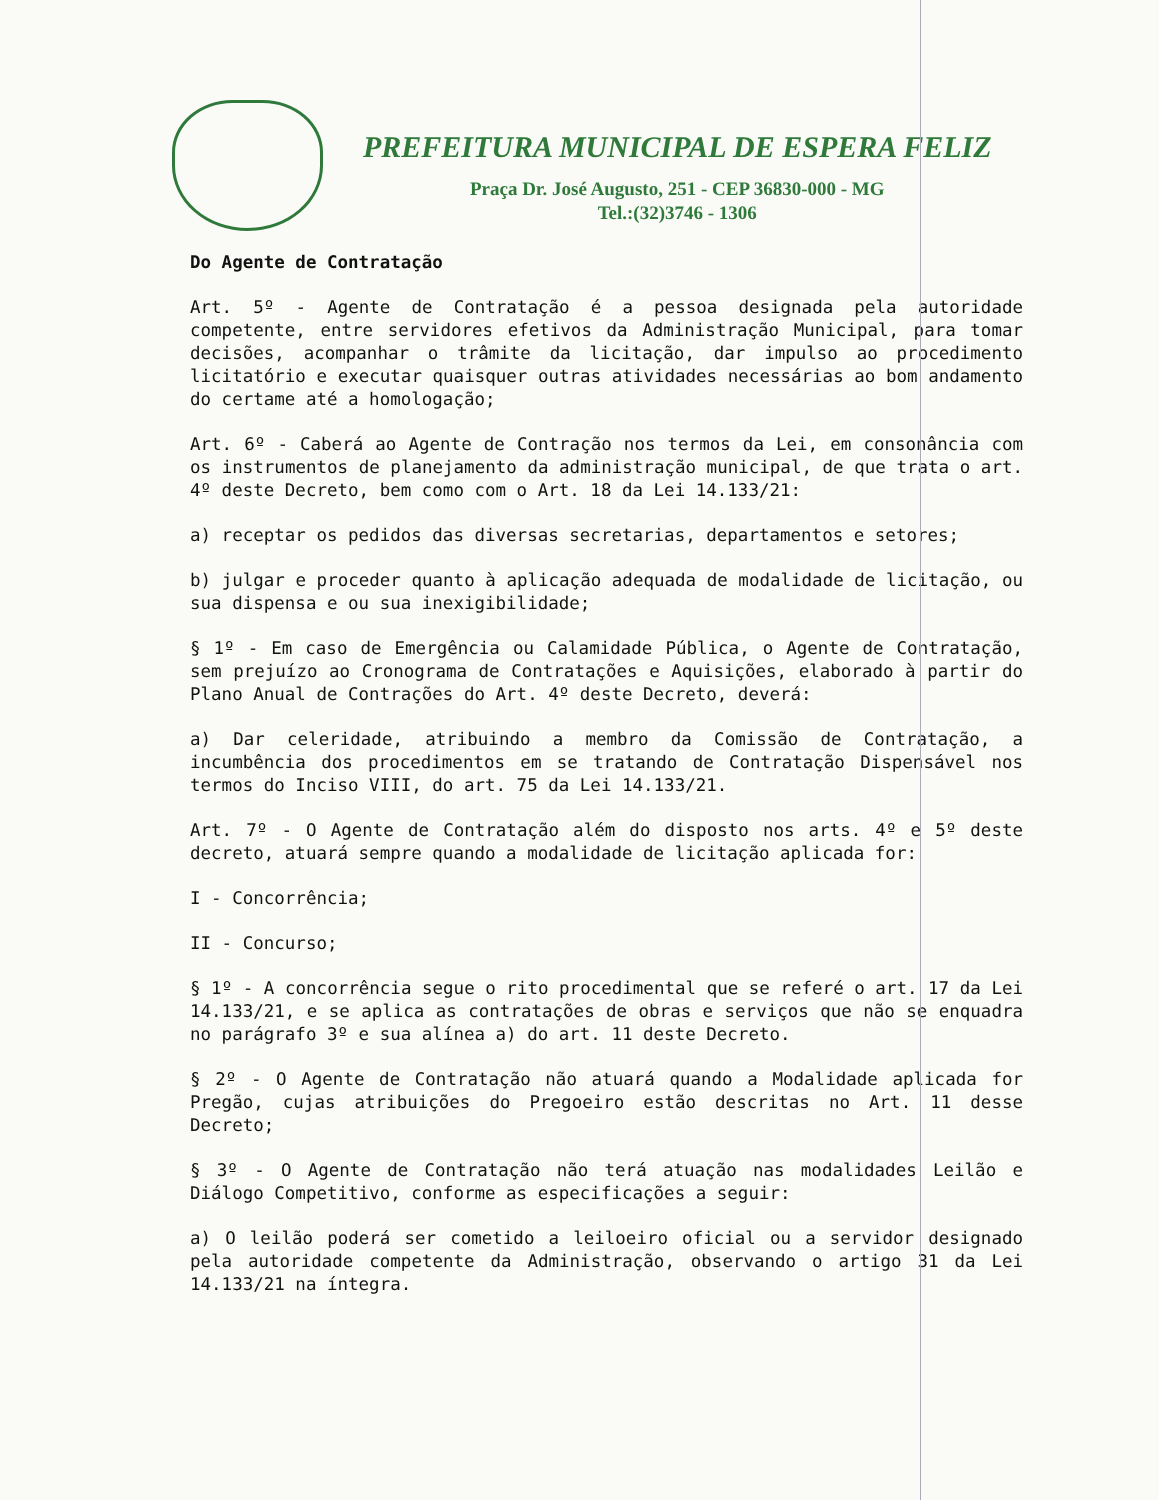PREFEITURA MUNICIPAL DE ESPERA FELIZ
Praça Dr. José Augusto, 251 - CEP 36830-000 - MG
Tel.:(32)3746 - 1306
Do Agente de Contratação
Art. 5º - Agente de Contratação é a pessoa designada pela autoridade competente, entre servidores efetivos da Administração Municipal, para tomar decisões, acompanhar o trâmite da licitação, dar impulso ao procedimento licitatório e executar quaisquer outras atividades necessárias ao bom andamento do certame até a homologação;
Art. 6º - Caberá ao Agente de Contração nos termos da Lei, em consonância com os instrumentos de planejamento da administração municipal, de que trata o art. 4º deste Decreto, bem como com o Art. 18 da Lei 14.133/21:
a) receptar os pedidos das diversas secretarias, departamentos e setores;
b) julgar e proceder quanto à aplicação adequada de modalidade de licitação, ou sua dispensa e ou sua inexigibilidade;
§ 1º - Em caso de Emergência ou Calamidade Pública, o Agente de Contratação, sem prejuízo ao Cronograma de Contratações e Aquisições, elaborado à partir do Plano Anual de Contrações do Art. 4º deste Decreto, deverá:
a) Dar celeridade, atribuindo a membro da Comissão de Contratação, a incumbência dos procedimentos em se tratando de Contratação Dispensável nos termos do Inciso VIII, do art. 75 da Lei 14.133/21.
Art. 7º - O Agente de Contratação além do disposto nos arts. 4º e 5º deste decreto, atuará sempre quando a modalidade de licitação aplicada for:
I - Concorrência;
II - Concurso;
§ 1º - A concorrência segue o rito procedimental que se referé o art. 17 da Lei 14.133/21, e se aplica as contratações de obras e serviços que não se enquadra no parágrafo 3º e sua alínea a) do art. 11 deste Decreto.
§ 2º - O Agente de Contratação não atuará quando a Modalidade aplicada for Pregão, cujas atribuições do Pregoeiro estão descritas no Art. 11 desse Decreto;
§ 3º - O Agente de Contratação não terá atuação nas modalidades Leilão e Diálogo Competitivo, conforme as especificações a seguir:
a) O leilão poderá ser cometido a leiloeiro oficial ou a servidor designado pela autoridade competente da Administração, observando o artigo 31 da Lei 14.133/21 na íntegra.